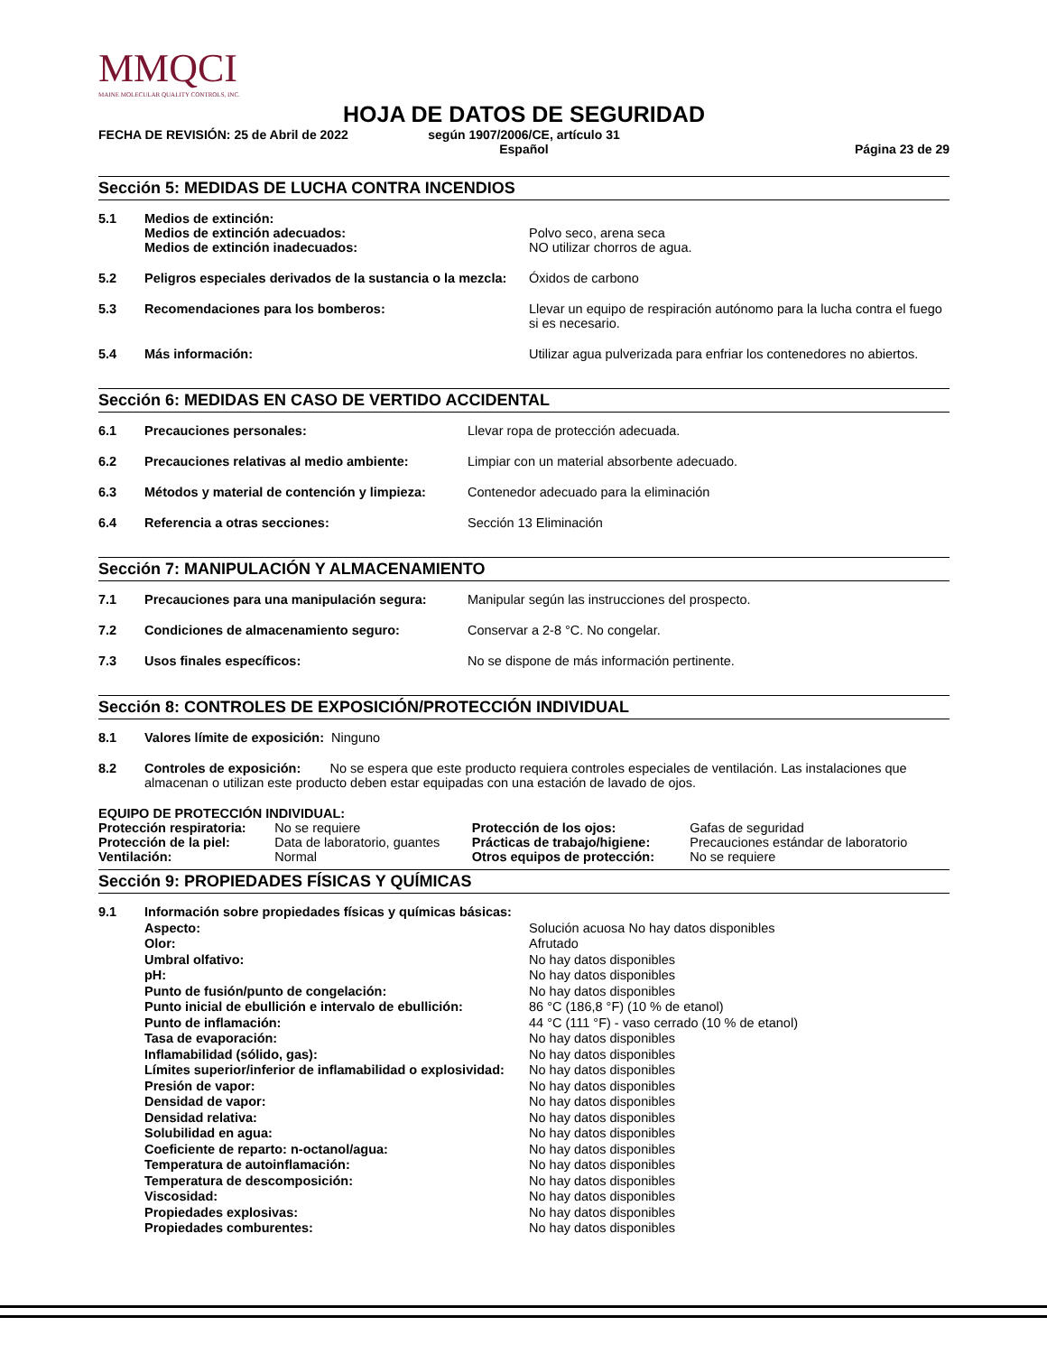MMQCI
MAINE MOLECULAR QUALITY CONTROLS, INC.
HOJA DE DATOS DE SEGURIDAD
FECHA DE REVISIÓN: 25 de Abril de 2022
según 1907/2006/CE, artículo 31
Español
Página 23 de 29
Sección 5: MEDIDAS DE LUCHA CONTRA INCENDIOS
| 5.1 | Medios de extinción: Medios de extinción adecuados: Medios de extinción inadecuados: | Polvo seco, arena seca NO utilizar chorros de agua. |
| 5.2 | Peligros especiales derivados de la sustancia o la mezcla: | Óxidos de carbono |
| 5.3 | Recomendaciones para los bomberos: | Llevar un equipo de respiración autónomo para la lucha contra el fuego si es necesario. |
| 5.4 | Más información: | Utilizar agua pulverizada para enfriar los contenedores no abiertos. |
Sección 6: MEDIDAS EN CASO DE VERTIDO ACCIDENTAL
| 6.1 | Precauciones personales: | Llevar ropa de protección adecuada. |
| 6.2 | Precauciones relativas al medio ambiente: | Limpiar con un material absorbente adecuado. |
| 6.3 | Métodos y material de contención y limpieza: | Contenedor adecuado para la eliminación |
| 6.4 | Referencia a otras secciones: | Sección 13 Eliminación |
Sección 7: MANIPULACIÓN Y ALMACENAMIENTO
| 7.1 | Precauciones para una manipulación segura: | Manipular según las instrucciones del prospecto. |
| 7.2 | Condiciones de almacenamiento seguro: | Conservar a 2-8 °C. No congelar. |
| 7.3 | Usos finales específicos: | No se dispone de más información pertinente. |
Sección 8: CONTROLES DE EXPOSICIÓN/PROTECCIÓN INDIVIDUAL
| 8.1 | Valores límite de exposición: Ninguno |
| 8.2 | Controles de exposición: No se espera que este producto requiera controles especiales de ventilación. Las instalaciones que almacenan o utilizan este producto deben estar equipadas con una estación de lavado de ojos. |
EQUIPO DE PROTECCIÓN INDIVIDUAL:
| Protección respiratoria: | No se requiere | Protección de los ojos: | Gafas de seguridad |
| Protección de la piel: | Data de laboratorio, guantes | Prácticas de trabajo/higiene: | Precauciones estándar de laboratorio |
| Ventilación: | Normal | Otros equipos de protección: | No se requiere |
Sección 9: PROPIEDADES FÍSICAS Y QUÍMICAS
| 9.1 | Información sobre propiedades físicas y químicas básicas: | |
| | Aspecto: | Solución acuosa No hay datos disponibles |
| | Olor: | Afrutado |
| | Umbral olfativo: | No hay datos disponibles |
| | pH: | No hay datos disponibles |
| | Punto de fusión/punto de congelación: | No hay datos disponibles |
| | Punto inicial de ebullición e intervalo de ebullición: | 86 °C (186,8 °F) (10 % de etanol) |
| | Punto de inflamación: | 44 °C (111 °F) - vaso cerrado (10 % de etanol) |
| | Tasa de evaporación: | No hay datos disponibles |
| | Inflamabilidad (sólido, gas): | No hay datos disponibles |
| | Límites superior/inferior de inflamabilidad o explosividad: | No hay datos disponibles |
| | Presión de vapor: | No hay datos disponibles |
| | Densidad de vapor: | No hay datos disponibles |
| | Densidad relativa: | No hay datos disponibles |
| | Solubilidad en agua: | No hay datos disponibles |
| | Coeficiente de reparto: n-octanol/agua: | No hay datos disponibles |
| | Temperatura de autoinflamación: | No hay datos disponibles |
| | Temperatura de descomposición: | No hay datos disponibles |
| | Viscosidad: | No hay datos disponibles |
| | Propiedades explosivas: | No hay datos disponibles |
| | Propiedades comburentes: | No hay datos disponibles |